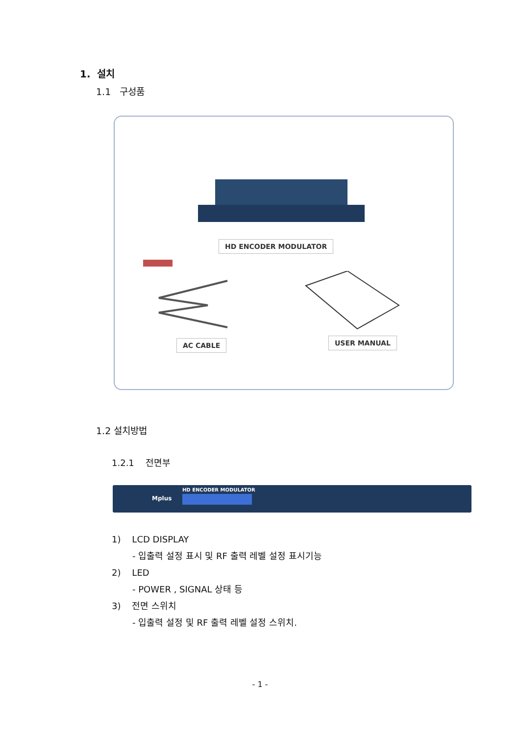1. 설치
1.1 구성품
HD ENCODER MODULATOR
AC CABLE USER MANUAL
1.2 설치방법
1.2.1 전면부
HD ENCODER MODULATOR
Mplus
1) LCD DISPLAY
- 입출력 설정 표시 및 RF 출력 레벨 설정 표시기능
2) LED
- POWER , SIGNAL 상태 등
3) 전면 스위치
- 입출력 설정 및 RF 출력 레벨 설정 스위치.
- 1 -